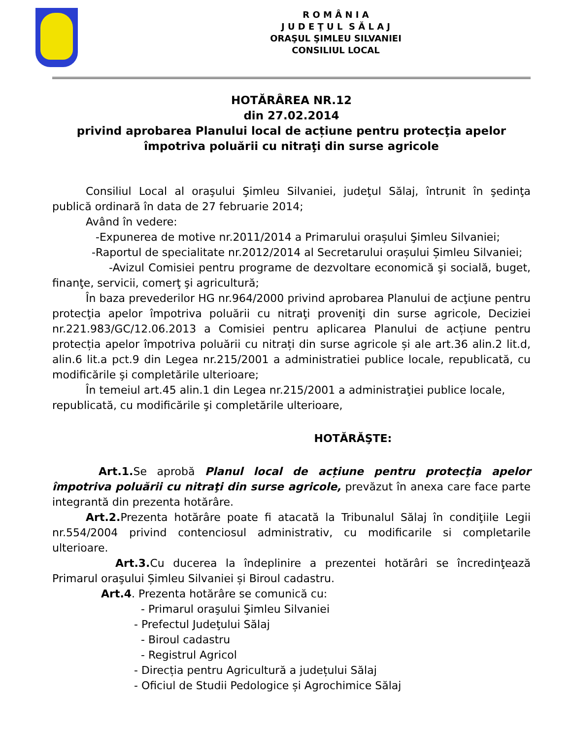R O M Â N I A
J U D E Ţ U L S Ă L A J
ORAŞUL ŞIMLEU SILVANIEI
CONSILIUL LOCAL
HOTĂRÂREA NR.12
din 27.02.2014
privind aprobarea Planului local de acțiune pentru protecţia apelor împotriva poluării cu nitraţi din surse agricole
Consiliul Local al oraşului Şimleu Silvaniei, judeţul Sălaj, întrunit în şedinţa publică ordinară în data de 27 februarie 2014;
Având în vedere:
-Expunerea de motive nr.2011/2014 a Primarului orașului Şimleu Silvaniei;
-Raportul de specialitate nr.2012/2014 al Secretarului orașului Șimleu Silvaniei;
-Avizul Comisiei pentru programe de dezvoltare economică şi socială, buget, finanţe, servicii, comerţ şi agricultură;
În baza prevederilor HG nr.964/2000 privind aprobarea Planului de acţiune pentru protecţia apelor împotriva poluării cu nitraţi proveniţi din surse agricole, Deciziei nr.221.983/GC/12.06.2013 a Comisiei pentru aplicarea Planului de acțiune pentru protecția apelor împotriva poluării cu nitrați din surse agricole și ale art.36 alin.2 lit.d, alin.6 lit.a pct.9 din Legea nr.215/2001 a administratiei publice locale, republicată, cu modificările şi completările ulterioare;
În temeiul art.45 alin.1 din Legea nr.215/2001 a administraţiei publice locale, republicată, cu modificările şi completările ulterioare,
HOTĂRĂŞTE:
Art.1. Se aprobă Planul local de acțiune pentru protecţia apelor împotriva poluării cu nitraţi din surse agricole, prevăzut în anexa care face parte integrantă din prezenta hotărâre.
Art.2. Prezenta hotărâre poate fi atacată la Tribunalul Sălaj în condiţiile Legii nr.554/2004 privind contenciosul administrativ, cu modificarile si completarile ulterioare.
Art.3. Cu ducerea la îndeplinire a prezentei hotărâri se încredinţează Primarul oraşului Șimleu Silvaniei și Biroul cadastru.
Art.4. Prezenta hotărâre se comunică cu:
- Primarul oraşului Şimleu Silvaniei
- Prefectul Judeţului Sălaj
- Biroul cadastru
- Registrul Agricol
- Direcția pentru Agricultură a județului Sălaj
- Oficiul de Studii Pedologice și Agrochimice Sălaj